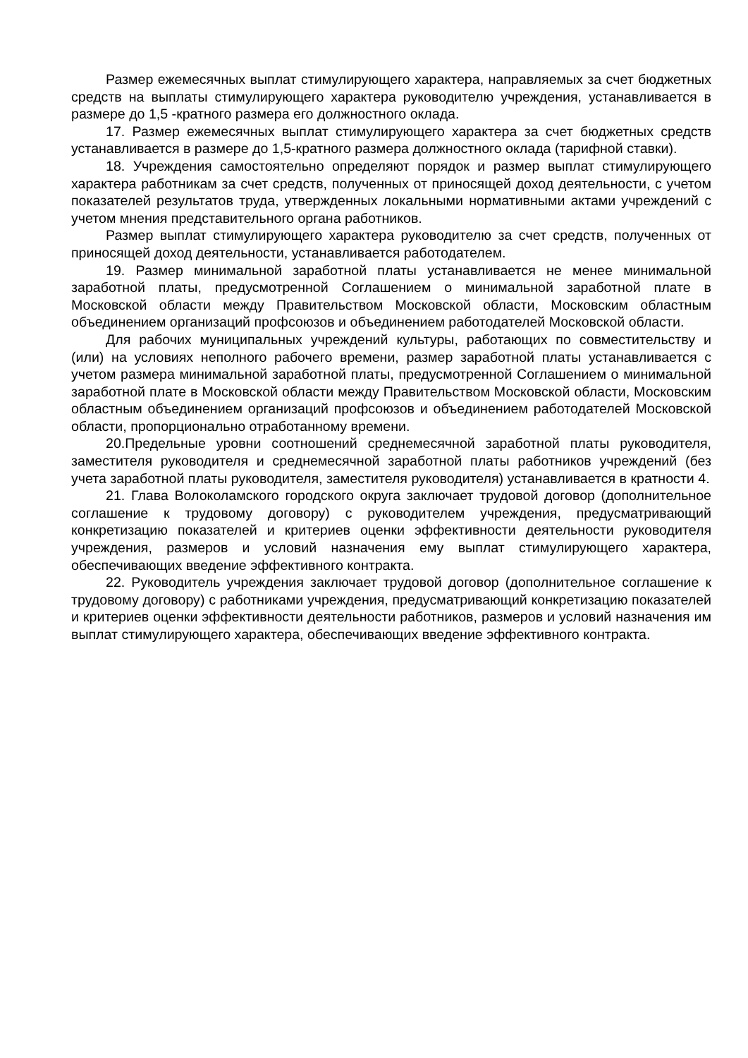Размер ежемесячных выплат стимулирующего характера, направляемых за счет бюджетных средств на выплаты стимулирующего характера руководителю учреждения, устанавливается в размере до 1,5 -кратного размера его должностного оклада.
17. Размер ежемесячных выплат стимулирующего характера за счет бюджетных средств устанавливается в размере до 1,5-кратного размера должностного оклада (тарифной ставки).
18. Учреждения самостоятельно определяют порядок и размер выплат стимулирующего характера работникам за счет средств, полученных от приносящей доход деятельности, с учетом показателей результатов труда, утвержденных локальными нормативными актами учреждений с учетом мнения представительного органа работников.
Размер выплат стимулирующего характера руководителю за счет средств, полученных от приносящей доход деятельности, устанавливается работодателем.
19. Размер минимальной заработной платы устанавливается не менее минимальной заработной платы, предусмотренной Соглашением о минимальной заработной плате в Московской области между Правительством Московской области, Московским областным объединением организаций профсоюзов и объединением работодателей Московской области.
Для рабочих муниципальных учреждений культуры, работающих по совместительству и (или) на условиях неполного рабочего времени, размер заработной платы устанавливается с учетом размера минимальной заработной платы, предусмотренной Соглашением о минимальной заработной плате в Московской области между Правительством Московской области, Московским областным объединением организаций профсоюзов и объединением работодателей Московской области, пропорционально отработанному времени.
20.Предельные уровни соотношений среднемесячной заработной платы руководителя, заместителя руководителя и среднемесячной заработной платы работников учреждений (без учета заработной платы руководителя, заместителя руководителя) устанавливается в кратности 4.
21. Глава Волоколамского городского округа заключает трудовой договор (дополнительное соглашение к трудовому договору) с руководителем учреждения, предусматривающий конкретизацию показателей и критериев оценки эффективности деятельности руководителя учреждения, размеров и условий назначения ему выплат стимулирующего характера, обеспечивающих введение эффективного контракта.
22. Руководитель учреждения заключает трудовой договор (дополнительное соглашение к трудовому договору) с работниками учреждения, предусматривающий конкретизацию показателей и критериев оценки эффективности деятельности работников, размеров и условий назначения им выплат стимулирующего характера, обеспечивающих введение эффективного контракта.